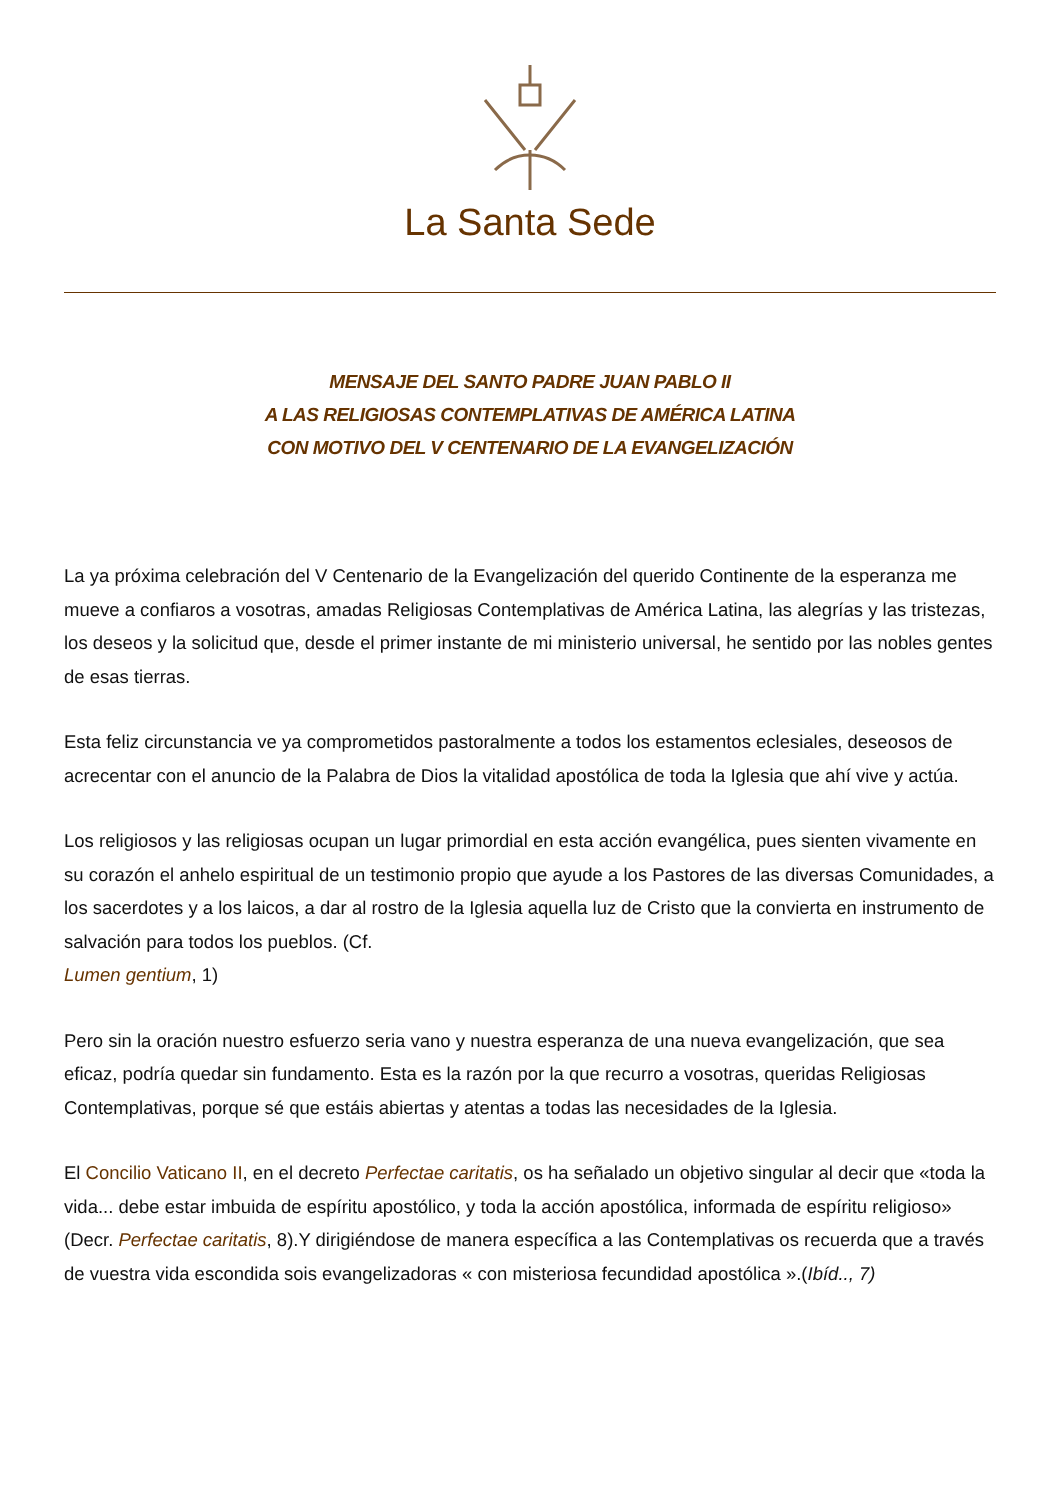La Santa Sede
MENSAJE DEL SANTO PADRE JUAN PABLO II
A LAS RELIGIOSAS CONTEMPLATIVAS DE AMÉRICA LATINA
CON MOTIVO DEL V CENTENARIO DE LA EVANGELIZACIÓN
La ya próxima celebración del V Centenario de la Evangelización del querido Continente de la esperanza me mueve a confiaros a vosotras, amadas Religiosas Contemplativas de América Latina, las alegrías y las tristezas, los deseos y la solicitud que, desde el primer instante de mi ministerio universal, he sentido por las nobles gentes de esas tierras.
Esta feliz circunstancia ve ya comprometidos pastoralmente a todos los estamentos eclesiales, deseosos de acrecentar con el anuncio de la Palabra de Dios la vitalidad apostólica de toda la Iglesia que ahí vive y actúa.
Los religiosos y las religiosas ocupan un lugar primordial en esta acción evangélica, pues sienten vivamente en su corazón el anhelo espiritual de un testimonio propio que ayude a los Pastores de las diversas Comunidades, a los sacerdotes y a los laicos, a dar al rostro de la Iglesia aquella luz de Cristo que la convierta en instrumento de salvación para todos los pueblos. (Cf.
Lumen gentium, 1)
Pero sin la oración nuestro esfuerzo seria vano y nuestra esperanza de una nueva evangelización, que sea eficaz, podría quedar sin fundamento. Esta es la razón por la que recurro a vosotras, queridas Religiosas Contemplativas, porque sé que estáis abiertas y atentas a todas las necesidades de la Iglesia.
El Concilio Vaticano II, en el decreto Perfectae caritatis, os ha señalado un objetivo singular al decir que «toda la vida... debe estar imbuida de espíritu apostólico, y toda la acción apostólica, informada de espíritu religioso» (Decr. Perfectae caritatis, 8).Y dirigiéndose de manera específica a las Contemplativas os recuerda que a través de vuestra vida escondida sois evangelizadoras « con misteriosa fecundidad apostólica ».(Ibíd.., 7)